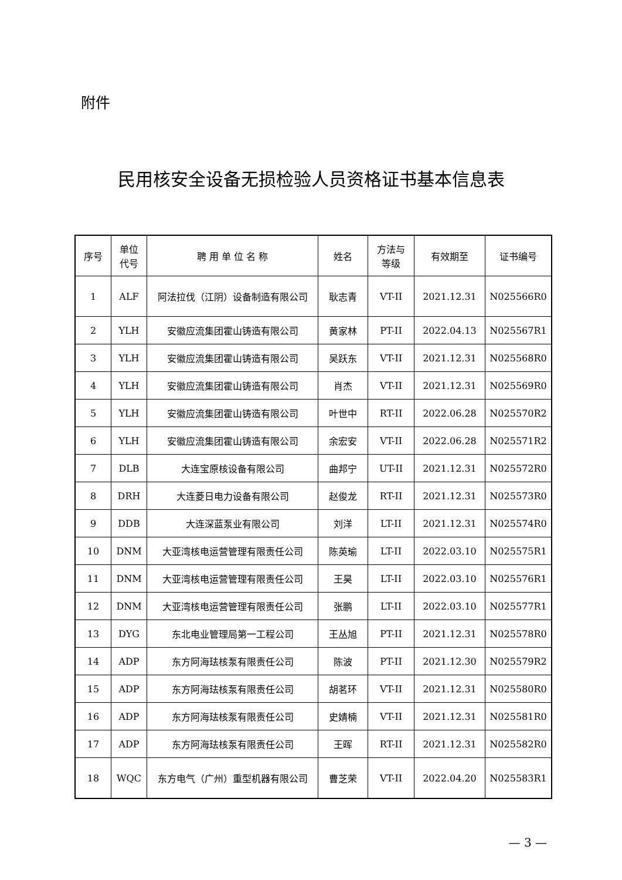附件
民用核安全设备无损检验人员资格证书基本信息表
| 序号 | 单位 代号 | 聘 用 单 位 名 称 | 姓名 | 方法与 等级 | 有效期至 | 证书编号 |
| --- | --- | --- | --- | --- | --- | --- |
| 1 | ALF | 阿法拉伐（江阴）设备制造有限公司 | 耿志青 | VT-II | 2021.12.31 | N025566R0 |
| 2 | YLH | 安徽应流集团霍山铸造有限公司 | 黄家林 | PT-II | 2022.04.13 | N025567R1 |
| 3 | YLH | 安徽应流集团霍山铸造有限公司 | 吴跃东 | VT-II | 2021.12.31 | N025568R0 |
| 4 | YLH | 安徽应流集团霍山铸造有限公司 | 肖杰 | VT-II | 2021.12.31 | N025569R0 |
| 5 | YLH | 安徽应流集团霍山铸造有限公司 | 叶世中 | RT-II | 2022.06.28 | N025570R2 |
| 6 | YLH | 安徽应流集团霍山铸造有限公司 | 余宏安 | VT-II | 2022.06.28 | N025571R2 |
| 7 | DLB | 大连宝原核设备有限公司 | 曲邦宁 | UT-II | 2021.12.31 | N025572R0 |
| 8 | DRH | 大连菱日电力设备有限公司 | 赵俊龙 | RT-II | 2021.12.31 | N025573R0 |
| 9 | DDB | 大连深蓝泵业有限公司 | 刘洋 | LT-II | 2021.12.31 | N025574R0 |
| 10 | DNM | 大亚湾核电运营管理有限责任公司 | 陈英瑜 | LT-II | 2022.03.10 | N025575R1 |
| 11 | DNM | 大亚湾核电运营管理有限责任公司 | 王昊 | LT-II | 2022.03.10 | N025576R1 |
| 12 | DNM | 大亚湾核电运营管理有限责任公司 | 张鹏 | LT-II | 2022.03.10 | N025577R1 |
| 13 | DYG | 东北电业管理局第一工程公司 | 王丛旭 | PT-II | 2021.12.31 | N025578R0 |
| 14 | ADP | 东方阿海珐核泵有限责任公司 | 陈波 | PT-II | 2021.12.30 | N025579R2 |
| 15 | ADP | 东方阿海珐核泵有限责任公司 | 胡茗环 | VT-II | 2021.12.31 | N025580R0 |
| 16 | ADP | 东方阿海珐核泵有限责任公司 | 史婧楠 | VT-II | 2021.12.31 | N025581R0 |
| 17 | ADP | 东方阿海珐核泵有限责任公司 | 王晖 | RT-II | 2021.12.31 | N025582R0 |
| 18 | WQC | 东方电气（广州）重型机器有限公司 | 曹芝荣 | VT-II | 2022.04.20 | N025583R1 |
— 3 —